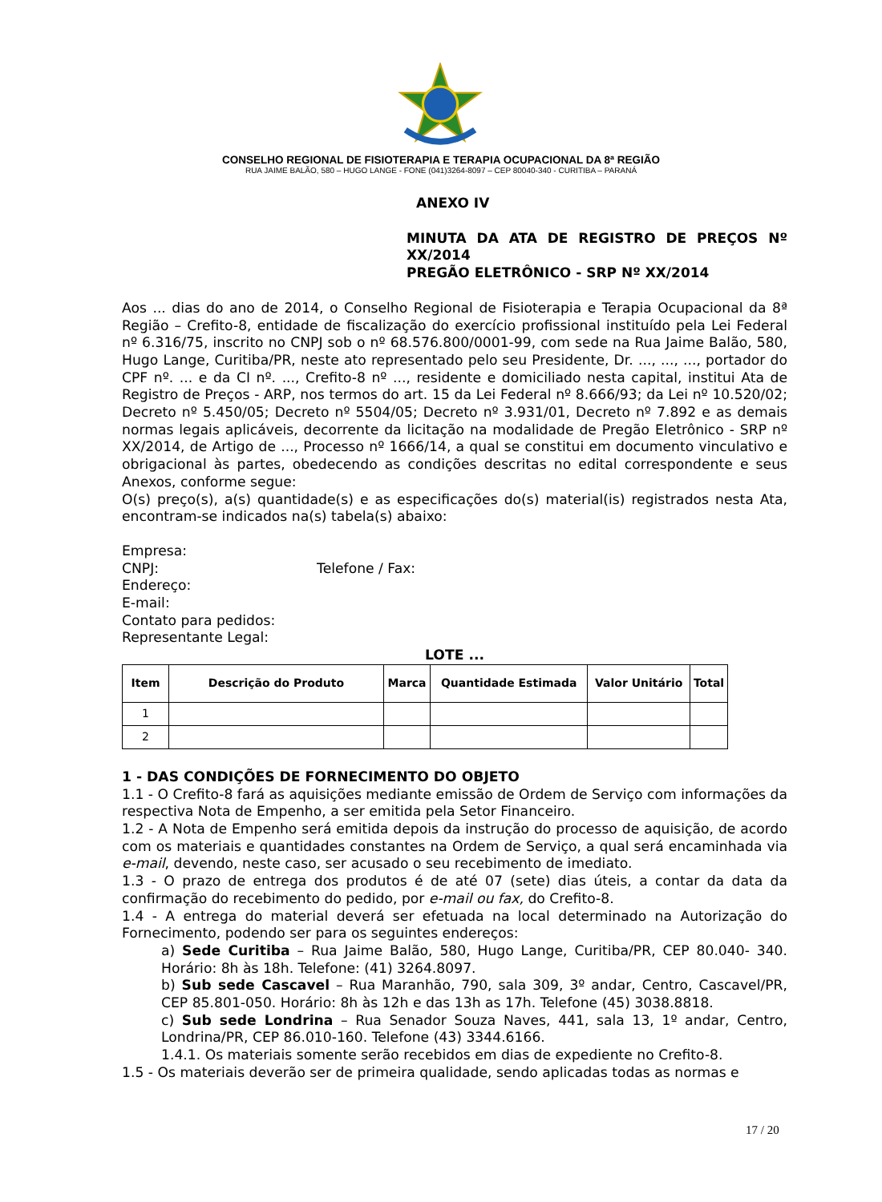CONSELHO REGIONAL DE FISIOTERAPIA E TERAPIA OCUPACIONAL DA 8ª REGIÃO
RUA JAIME BALÃO, 580 – HUGO LANGE - FONE (041)3264-8097 – CEP 80040-340 - CURITIBA – PARANÁ
ANEXO IV
MINUTA DA ATA DE REGISTRO DE PREÇOS Nº XX/2014
PREGÃO ELETRÔNICO - SRP Nº XX/2014
Aos ... dias do ano de 2014, o Conselho Regional de Fisioterapia e Terapia Ocupacional da 8ª Região – Crefito-8, entidade de fiscalização do exercício profissional instituído pela Lei Federal nº 6.316/75, inscrito no CNPJ sob o nº 68.576.800/0001-99, com sede na Rua Jaime Balão, 580, Hugo Lange, Curitiba/PR, neste ato representado pelo seu Presidente, Dr. ..., ..., ..., portador do CPF nº. ... e da CI nº. ..., Crefito-8 nº ..., residente e domiciliado nesta capital, institui Ata de Registro de Preços - ARP, nos termos do art. 15 da Lei Federal nº 8.666/93; da Lei nº 10.520/02; Decreto nº 5.450/05; Decreto nº 5504/05; Decreto nº 3.931/01, Decreto nº 7.892 e as demais normas legais aplicáveis, decorrente da licitação na modalidade de Pregão Eletrônico - SRP nº XX/2014, de Artigo de ..., Processo nº 1666/14, a qual se constitui em documento vinculativo e obrigacional às partes, obedecendo as condições descritas no edital correspondente e seus Anexos, conforme segue:
O(s) preço(s), a(s) quantidade(s) e as especificações do(s) material(is) registrados nesta Ata, encontram-se indicados na(s) tabela(s) abaixo:
Empresa:
CNPJ: Telefone / Fax:
Endereço:
E-mail:
Contato para pedidos:
Representante Legal:
LOTE ...
| Item | Descrição do Produto | Marca | Quantidade Estimada | Valor Unitário | Total |
| --- | --- | --- | --- | --- | --- |
| 1 | | | | | |
| 2 | | | | | |
1 - DAS CONDIÇÕES DE FORNECIMENTO DO OBJETO
1.1 - O Crefito-8 fará as aquisições mediante emissão de Ordem de Serviço com informações da respectiva Nota de Empenho, a ser emitida pela Setor Financeiro.
1.2 - A Nota de Empenho será emitida depois da instrução do processo de aquisição, de acordo com os materiais e quantidades constantes na Ordem de Serviço, a qual será encaminhada via e-mail, devendo, neste caso, ser acusado o seu recebimento de imediato.
1.3 - O prazo de entrega dos produtos é de até 07 (sete) dias úteis, a contar da data da confirmação do recebimento do pedido, por e-mail ou fax, do Crefito-8.
1.4 - A entrega do material deverá ser efetuada na local determinado na Autorização do Fornecimento, podendo ser para os seguintes endereços:
a) Sede Curitiba – Rua Jaime Balão, 580, Hugo Lange, Curitiba/PR, CEP 80.040- 340. Horário: 8h às 18h. Telefone: (41) 3264.8097.
b) Sub sede Cascavel – Rua Maranhão, 790, sala 309, 3º andar, Centro, Cascavel/PR, CEP 85.801-050. Horário: 8h às 12h e das 13h as 17h. Telefone (45) 3038.8818.
c) Sub sede Londrina – Rua Senador Souza Naves, 441, sala 13, 1º andar, Centro, Londrina/PR, CEP 86.010-160. Telefone (43) 3344.6166.
1.4.1. Os materiais somente serão recebidos em dias de expediente no Crefito-8.
1.5 - Os materiais deverão ser de primeira qualidade, sendo aplicadas todas as normas e
17 / 20